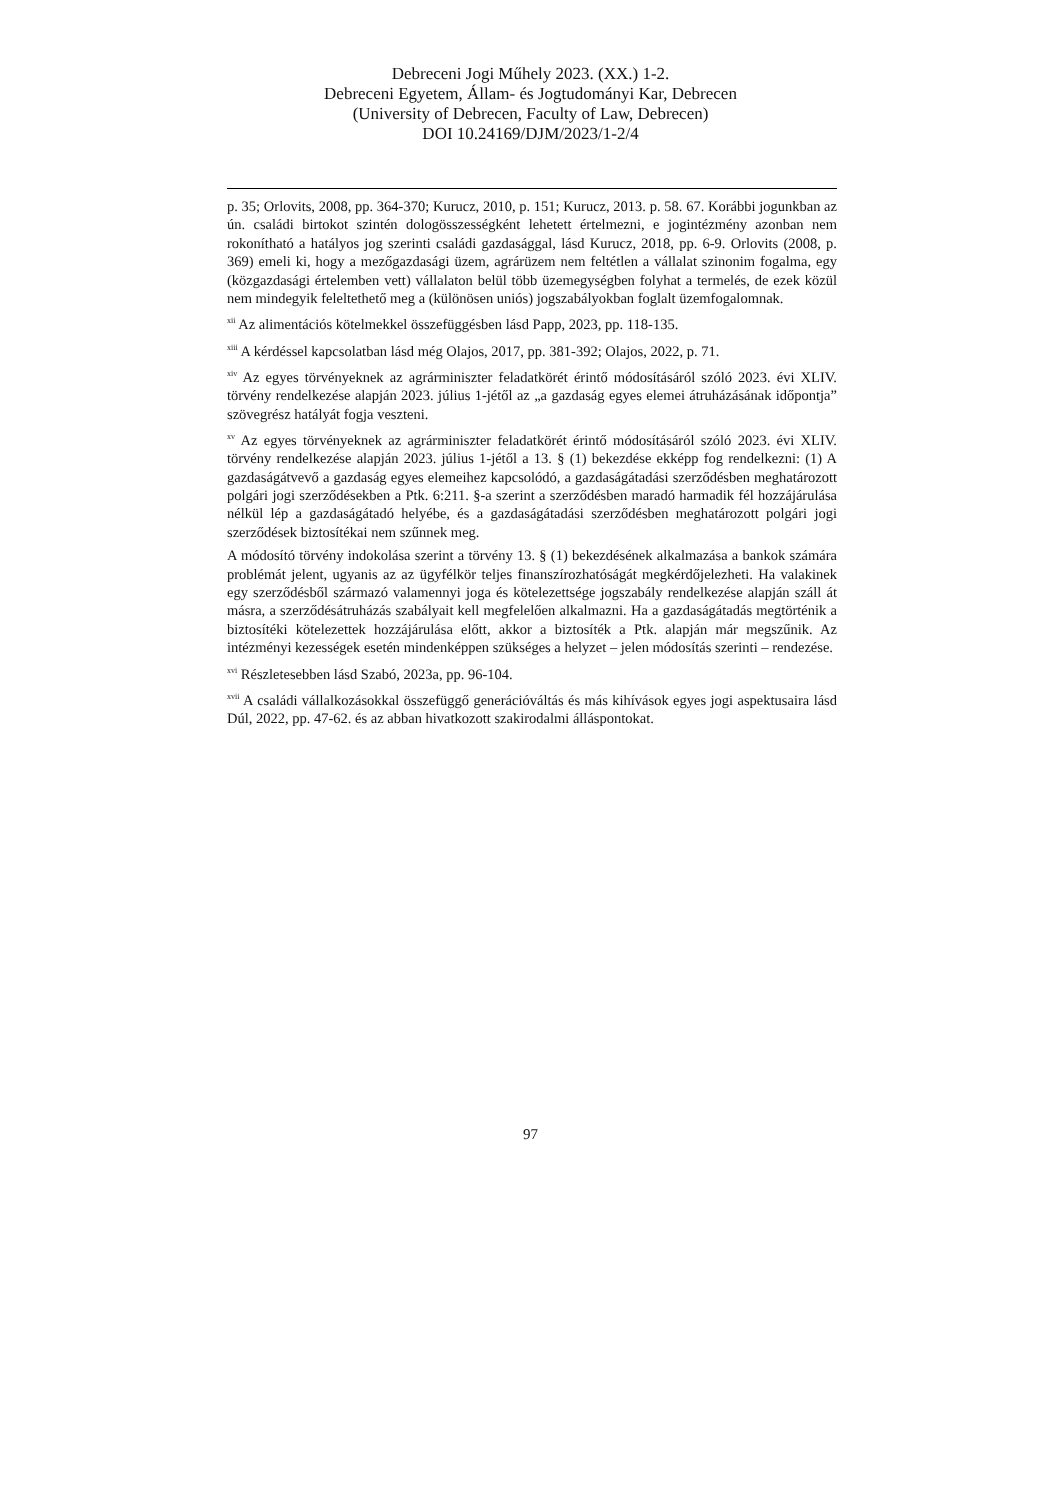Debreceni Jogi Műhely 2023. (XX.) 1-2.
Debreceni Egyetem, Állam- és Jogtudományi Kar, Debrecen
(University of Debrecen, Faculty of Law, Debrecen)
DOI 10.24169/DJM/2023/1-2/4
p. 35; Orlovits, 2008, pp. 364-370; Kurucz, 2010, p. 151; Kurucz, 2013. p. 58. 67. Korábbi jogunkban az ún. családi birtokot szintén dologösszességként lehetett értelmezni, e jogintézmény azonban nem rokonítható a hatályos jog szerinti családi gazdasággal, lásd Kurucz, 2018, pp. 6-9. Orlovits (2008, p. 369) emeli ki, hogy a mezőgazdasági üzem, agrárüzem nem feltétlen a vállalat szinonim fogalma, egy (közgazdasági értelemben vett) vállalaton belül több üzemegységben folyhat a termelés, de ezek közül nem mindegyik feleltethető meg a (különösen uniós) jogszabályokban foglalt üzemfogalomnak.
<sup>xii</sup> Az alimentációs kötelmekkel összefüggésben lásd Papp, 2023, pp. 118-135.
<sup>xiii</sup> A kérdéssel kapcsolatban lásd még Olajos, 2017, pp. 381-392; Olajos, 2022, p. 71.
<sup>xiv</sup> Az egyes törvényeknek az agrárminiszter feladatkörét érintő módosításáról szóló 2023. évi XLIV. törvény rendelkezése alapján 2023. július 1-jétől az „a gazdaság egyes elemei átruházásának időpontja” szövegrész hatályát fogja veszteni.
<sup>xv</sup> Az egyes törvényeknek az agrárminiszter feladatkörét érintő módosításáról szóló 2023. évi XLIV. törvény rendelkezése alapján 2023. július 1-jétől a 13. § (1) bekezdése ekképp fog rendelkezni: (1) A gazdaságátvevő a gazdaság egyes elemeihez kapcsolódó, a gazdaságátadási szerződésben meghatározott polgári jogi szerződésekben a Ptk. 6:211. §-a szerint a szerződésben maradó harmadik fél hozzájárulása nélkül lép a gazdaságátadó helyébe, és a gazdaságátadási szerződésben meghatározott polgári jogi szerződések biztosítékai nem szűnnek meg.
A módosító törvény indokolása szerint a törvény 13. § (1) bekezdésének alkalmazása a bankok számára problémát jelent, ugyanis az az ügyfélkör teljes finanszírozhatóságát megkérdőjelezheti. Ha valakinek egy szerződésből származó valamennyi joga és kötelezettsége jogszabály rendelkezése alapján száll át másra, a szerződésátruházás szabályait kell megfelelően alkalmazni. Ha a gazdaságátadás megtörténik a biztosítéki kötelezettek hozzájárulása előtt, akkor a biztosíték a Ptk. alapján már megszűnik. Az intézményi kezességek esetén mindenképpen szükséges a helyzet – jelen módosítás szerinti – rendezése.
<sup>xvi</sup> Részletesebben lásd Szabó, 2023a, pp. 96-104.
<sup>xvii</sup> A családi vállalkozásokkal összefüggő generációváltás és más kihívások egyes jogi aspektusaira lásd Dúl, 2022, pp. 47-62. és az abban hivatkozott szakirodalmi álláspontokat.
97